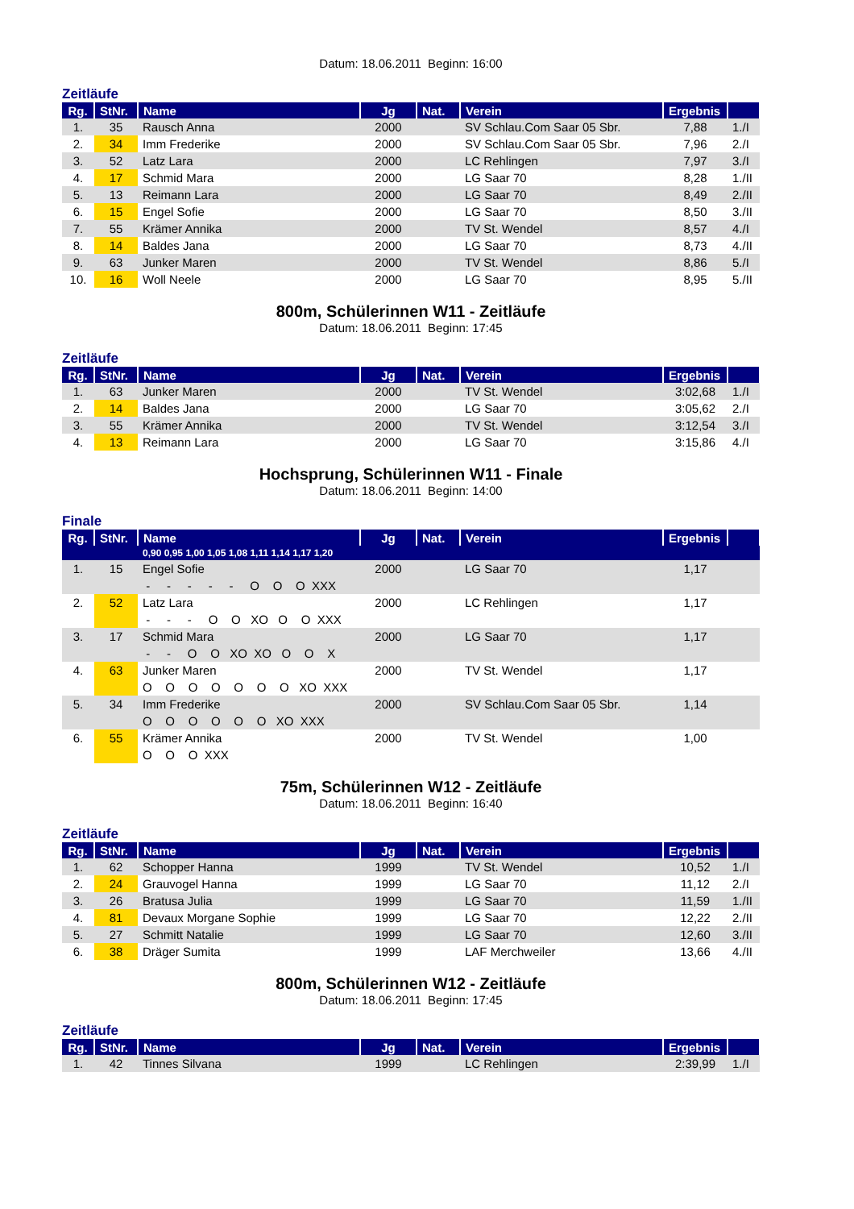Datum: 18.06.2011 Beginn: 16:00
Zeitläufe
| Rg. | StNr. | Name | Jg | Nat. | Verein | Ergebnis | |
| --- | --- | --- | --- | --- | --- | --- | --- |
| 1. | 35 | Rausch Anna | 2000 | | SV Schlau.Com Saar 05 Sbr. | 7,88 | 1./I |
| 2. | 34 | Imm Frederike | 2000 | | SV Schlau.Com Saar 05 Sbr. | 7,96 | 2./I |
| 3. | 52 | Latz Lara | 2000 | | LC Rehlingen | 7,97 | 3./I |
| 4. | 17 | Schmid Mara | 2000 | | LG Saar 70 | 8,28 | 1./II |
| 5. | 13 | Reimann Lara | 2000 | | LG Saar 70 | 8,49 | 2./II |
| 6. | 15 | Engel Sofie | 2000 | | LG Saar 70 | 8,50 | 3./II |
| 7. | 55 | Krämer Annika | 2000 | | TV St. Wendel | 8,57 | 4./I |
| 8. | 14 | Baldes Jana | 2000 | | LG Saar 70 | 8,73 | 4./II |
| 9. | 63 | Junker Maren | 2000 | | TV St. Wendel | 8,86 | 5./I |
| 10. | 16 | Woll Neele | 2000 | | LG Saar 70 | 8,95 | 5./II |
800m, Schülerinnen W11 - Zeitläufe
Datum: 18.06.2011 Beginn: 17:45
Zeitläufe
| Rg. | StNr. | Name | Jg | Nat. | Verein | Ergebnis | |
| --- | --- | --- | --- | --- | --- | --- | --- |
| 1. | 63 | Junker Maren | 2000 | | TV St. Wendel | 3:02,68 | 1./I |
| 2. | 14 | Baldes Jana | 2000 | | LG Saar 70 | 3:05,62 | 2./I |
| 3. | 55 | Krämer Annika | 2000 | | TV St. Wendel | 3:12,54 | 3./I |
| 4. | 13 | Reimann Lara | 2000 | | LG Saar 70 | 3:15,86 | 4./I |
Hochsprung, Schülerinnen W11 - Finale
Datum: 18.06.2011 Beginn: 14:00
Finale
| Rg. | StNr. | Name | Jg | Nat. | Verein | Ergebnis | |
| --- | --- | --- | --- | --- | --- | --- | --- |
| | | 0,90 0,95 1,00 1,05 1,08 1,11 1,14 1,17 1,20 | | | | | |
| 1. | 15 | Engel Sofie | 2000 | | LG Saar 70 | 1,17 | |
| | | - - - - - O O O XXX | | | | | |
| 2. | 52 | Latz Lara | 2000 | | LC Rehlingen | 1,17 | |
| | | - - - O O XO O O XXX | | | | | |
| 3. | 17 | Schmid Mara | 2000 | | LG Saar 70 | 1,17 | |
| | | - - O O XO XO O O X | | | | | |
| 4. | 63 | Junker Maren | 2000 | | TV St. Wendel | 1,17 | |
| | | O O O O O O O XO XXX | | | | | |
| 5. | 34 | Imm Frederike | 2000 | | SV Schlau.Com Saar 05 Sbr. | 1,14 | |
| | | O O O O O O XO XXX | | | | | |
| 6. | 55 | Krämer Annika | 2000 | | TV St. Wendel | 1,00 | |
| | | O O O XXX | | | | | |
75m, Schülerinnen W12 - Zeitläufe
Datum: 18.06.2011 Beginn: 16:40
Zeitläufe
| Rg. | StNr. | Name | Jg | Nat. | Verein | Ergebnis | |
| --- | --- | --- | --- | --- | --- | --- | --- |
| 1. | 62 | Schopper Hanna | 1999 | | TV St. Wendel | 10,52 | 1./I |
| 2. | 24 | Grauvogel Hanna | 1999 | | LG Saar 70 | 11,12 | 2./I |
| 3. | 26 | Bratusa Julia | 1999 | | LG Saar 70 | 11,59 | 1./II |
| 4. | 81 | Devaux Morgane Sophie | 1999 | | LG Saar 70 | 12,22 | 2./II |
| 5. | 27 | Schmitt Natalie | 1999 | | LG Saar 70 | 12,60 | 3./II |
| 6. | 38 | Dräger Sumita | 1999 | | LAF Merchweiler | 13,66 | 4./II |
800m, Schülerinnen W12 - Zeitläufe
Datum: 18.06.2011 Beginn: 17:45
Zeitläufe
| Rg. | StNr. | Name | Jg | Nat. | Verein | Ergebnis | |
| --- | --- | --- | --- | --- | --- | --- | --- |
| 1. | 42 | Tinnes Silvana | 1999 | | LC Rehlingen | 2:39,99 | 1./I |